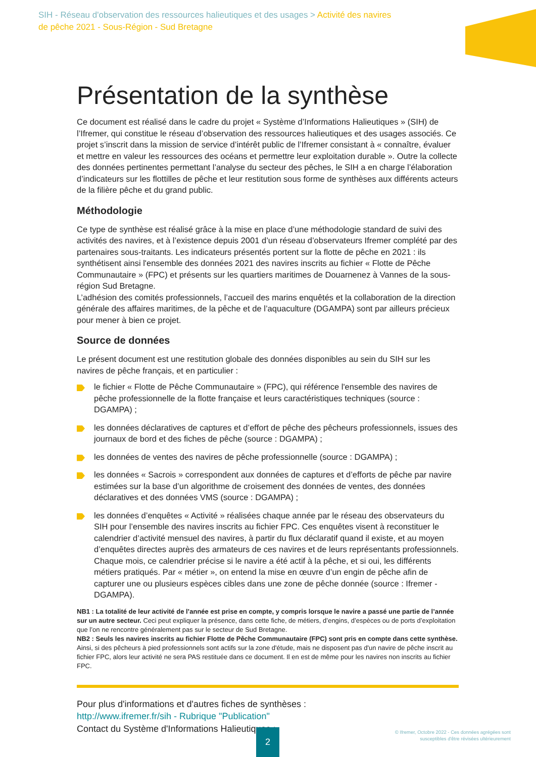SIH - Réseau d'observation des ressources halieutiques et des usages > Activité des navires de pêche 2021 - Sous-Région - Sud Bretagne
Présentation de la synthèse
Ce document est réalisé dans le cadre du projet « Système d’Informations Halieutiques » (SIH) de l’Ifremer, qui constitue le réseau d’observation des ressources halieutiques et des usages associés. Ce projet s’inscrit dans la mission de service d’intérêt public de l’Ifremer consistant à « connaître, évaluer et mettre en valeur les ressources des océans et permettre leur exploitation durable ». Outre la collecte des données pertinentes permettant l’analyse du secteur des pêches, le SIH a en charge l’élaboration d’indicateurs sur les flottilles de pêche et leur restitution sous forme de synthèses aux différents acteurs de la filière pêche et du grand public.
Méthodologie
Ce type de synthèse est réalisé grâce à la mise en place d’une méthodologie standard de suivi des activités des navires, et à l’existence depuis 2001 d’un réseau d’observateurs Ifremer complété par des partenaires sous-traitants. Les indicateurs présentés portent sur la flotte de pêche en 2021 : ils synthétisent ainsi l'ensemble des données 2021 des navires inscrits au fichier « Flotte de Pêche Communautaire » (FPC) et présents sur les quartiers maritimes de Douarnenez à Vannes de la sous-région Sud Bretagne.
L’adhésion des comités professionnels, l’accueil des marins enquêtés et la collaboration de la direction générale des affaires maritimes, de la pêche et de l’aquaculture (DGAMPA) sont par ailleurs précieux pour mener à bien ce projet.
Source de données
Le présent document est une restitution globale des données disponibles au sein du SIH sur les navires de pêche français, et en particulier :
le fichier « Flotte de Pêche Communautaire » (FPC), qui référence l'ensemble des navires de pêche professionnelle de la flotte française et leurs caractéristiques techniques (source : DGAMPA) ;
les données déclaratives de captures et d’effort de pêche des pêcheurs professionnels, issues des journaux de bord et des fiches de pêche (source : DGAMPA) ;
les données de ventes des navires de pêche professionnelle (source : DGAMPA) ;
les données « Sacrois » correspondent aux données de captures et d’efforts de pêche par navire estimées sur la base d’un algorithme de croisement des données de ventes, des données déclaratives et des données VMS (source : DGAMPA) ;
les données d’enquêtes « Activité » réalisées chaque année par le réseau des observateurs du SIH pour l’ensemble des navires inscrits au fichier FPC. Ces enquêtes visent à reconstituer le calendrier d’activité mensuel des navires, à partir du flux déclaratif quand il existe, et au moyen d’enquêtes directes auprès des armateurs de ces navires et de leurs représentants professionnels. Chaque mois, ce calendrier précise si le navire a été actif à la pêche, et si oui, les différents métiers pratiqués. Par « métier », on entend la mise en œuvre d’un engin de pêche afin de capturer une ou plusieurs espèces cibles dans une zone de pêche donnée (source : Ifremer - DGAMPA).
NB1 : La totalité de leur activité de l’année est prise en compte, y compris lorsque le navire a passé une partie de l’année sur un autre secteur. Ceci peut expliquer la présence, dans cette fiche, de métiers, d’engins, d’espèces ou de ports d’exploitation que l’on ne rencontre généralement pas sur le secteur de Sud Bretagne.
NB2 : Seuls les navires inscrits au fichier Flotte de Pêche Communautaire (FPC) sont pris en compte dans cette synthèse. Ainsi, si des pêcheurs à pied professionnels sont actifs sur la zone d'étude, mais ne disposent pas d'un navire de pêche inscrit au fichier FPC, alors leur activité ne sera PAS restituée dans ce document. Il en est de même pour les navires non inscrits au fichier FPC.
Pour plus d'informations et d'autres fiches de synthèses :
http://www.ifremer.fr/sih - Rubrique "Publication"
Contact du Système d'Informations Halieutiques :
2
© Ifremer, Octobre 2022 - Ces données agrégées sont susceptibles d'être révisées ultérieurement